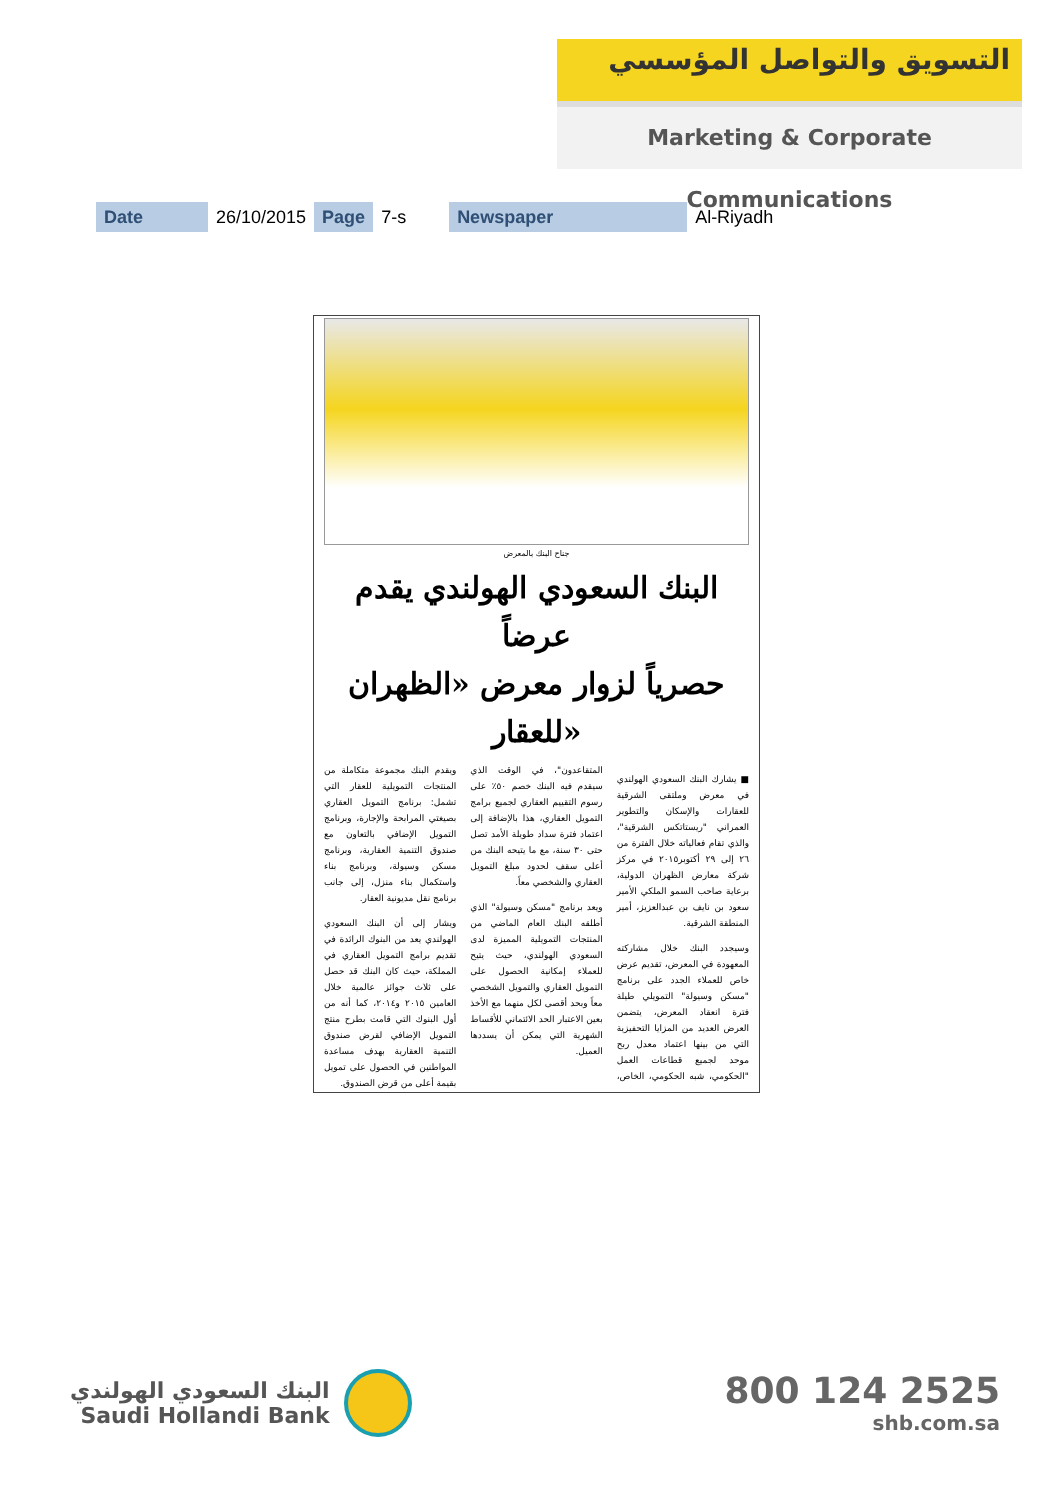التسويق والتواصل المؤسسي
Marketing & Corporate Communications
| Date | 26/10/2015 | Page | 7-s | Newspaper | Al-Riyadh |
جناح البنك بالمعرض
البنك السعودي الهولندي يقدم عرضاً
حصرياً لزوار معرض «الظهران للعقار»
■ يشارك البنك السعودي الهولندي في معرض وملتقى الشرقية للعقارات والإسكان والتطوير العمراني "ريستاتكس الشرقية"، والذي تقام فعالياته خلال الفترة من ٢٦ إلى ٢٩ أكتوبر٢٠١٥ في مركز شركة معارض الظهران الدولية، برعاية صاحب السمو الملكي الأمير سعود بن نايف بن عبدالعزيز، أمير المنطقة الشرقية.
وسيجدد البنك خلال مشاركته المعهودة في المعرض، تقديم عرض خاص للعملاء الجدد على برنامج "مسكن وسيولة" التمويلي طيلة فترة انعقاد المعرض، يتضمن العرض العديد من المزايا التحفيزية التي من بينها اعتماد معدل ربح موحد لجميع قطاعات العمل "الحكومي، شبه الحكومي، الخاص، المتقاعدون"، في الوقت الذي سيقدم فيه البنك خصم ٥٠٪ على رسوم التقييم العقاري لجميع برامج التمويل العقاري، هذا بالإضافة إلى اعتماد فترة سداد طويلة الأمد تصل حتى ٣٠ سنة، مع ما يتيحه البنك من أعلى سقف لحدود مبلغ التمويل العقاري والشخصي معاً.
ويعد برنامج "مسكن وسيولة" الذي أطلقه البنك العام الماضي من المنتجات التمويلية المميزة لدى السعودي الهولندي، حيث يتيح للعملاء إمكانية الحصول على التمويل العقاري والتمويل الشخصي معاً وبحد أقصى لكل منهما مع الأخذ بعين الاعتبار الحد الائتماني للأقساط الشهرية التي يمكن أن يسددها العميل.
ويقدم البنك مجموعة متكاملة من المنتجات التمويلية للعقار التي تشمل: برنامج التمويل العقاري بصيغتي المرابحة والإجارة، وبرنامج التمويل الإضافي بالتعاون مع صندوق التنمية العقارية، وبرنامج مسكن وسيولة، وبرنامج بناء واستكمال بناء منزل، إلى جانب برنامج نقل مديونية العقار.
ويشار إلى أن البنك السعودي الهولندي يعد من البنوك الرائدة في تقديم برامج التمويل العقاري في المملكة، حيث كان البنك قد حصل على ثلاث جوائز عالمية خلال العامين ٢٠١٥ و٢٠١٤، كما أنه من أول البنوك التي قامت بطرح منتج التمويل الإضافي لقرض صندوق التنمية العقارية بهدف مساعدة المواطنين في الحصول على تمويل بقيمة أعلى من قرض الصندوق.
البنك السعودي الهولندي
Saudi Hollandi Bank
800 124 2525
shb.com.sa